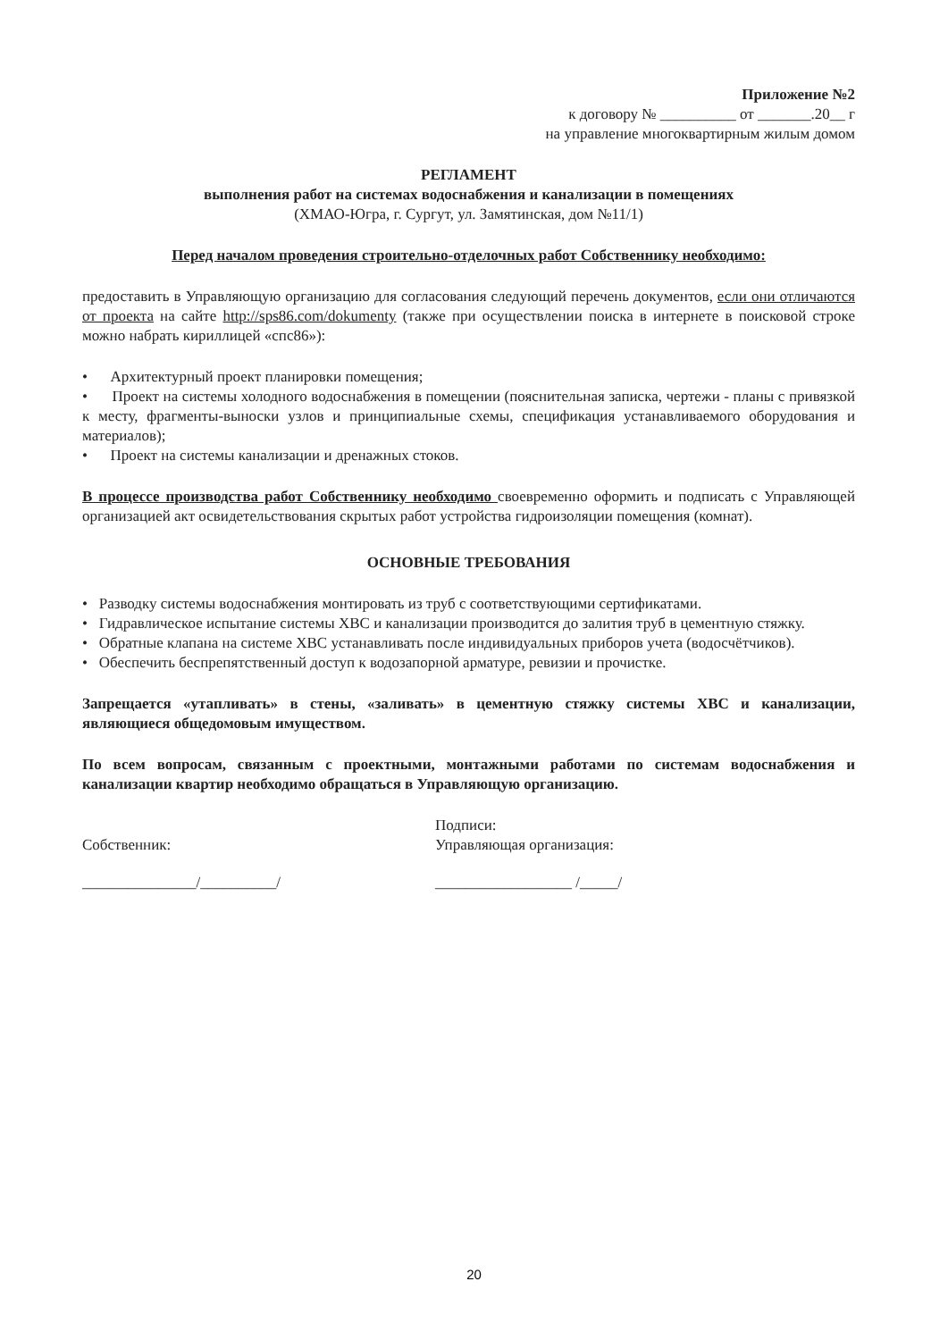Приложение №2
к договору № __________ от _______.20__ г
на управление многоквартирным жилым домом
РЕГЛАМЕНТ
выполнения работ на системах водоснабжения и канализации в помещениях
(ХМАО-Югра, г. Сургут, ул. Замятинская, дом №11/1)
Перед началом проведения строительно-отделочных работ Собственнику необходимо:
предоставить в Управляющую организацию для согласования следующий перечень документов, если они отличаются от проекта на сайте http://sps86.com/dokumenty (также при осуществлении поиска в интернете в поисковой строке можно набрать кириллицей «спс86»):
• Архитектурный проект планировки помещения;
• Проект на системы холодного водоснабжения в помещении (пояснительная записка, чертежи - планы с привязкой к месту, фрагменты-выноски узлов и принципиальные схемы, спецификация устанавливаемого оборудования и материалов);
• Проект на системы канализации и дренажных стоков.
В процессе производства работ Собственнику необходимо своевременно оформить и подписать с Управляющей организацией акт освидетельствования скрытых работ устройства гидроизоляции помещения (комнат).
ОСНОВНЫЕ ТРЕБОВАНИЯ
• Разводку системы водоснабжения монтировать из труб с соответствующими сертификатами.
• Гидравлическое испытание системы ХВС и канализации производится до залития труб в цементную стяжку.
• Обратные клапана на системе ХВС устанавливать после индивидуальных приборов учета (водосчётчиков).
• Обеспечить беспрепятственный доступ к водозапорной арматуре, ревизии и прочистке.
Запрещается «утапливать» в стены, «заливать» в цементную стяжку системы ХВС и канализации, являющиеся общедомовым имуществом.
По всем вопросам, связанным с проектными, монтажными работами по системам водоснабжения и канализации квартир необходимо обращаться в Управляющую организацию.
Собственник:
_______________/__________/
Подписи:
Управляющая организация:
__________________ /_____/
20